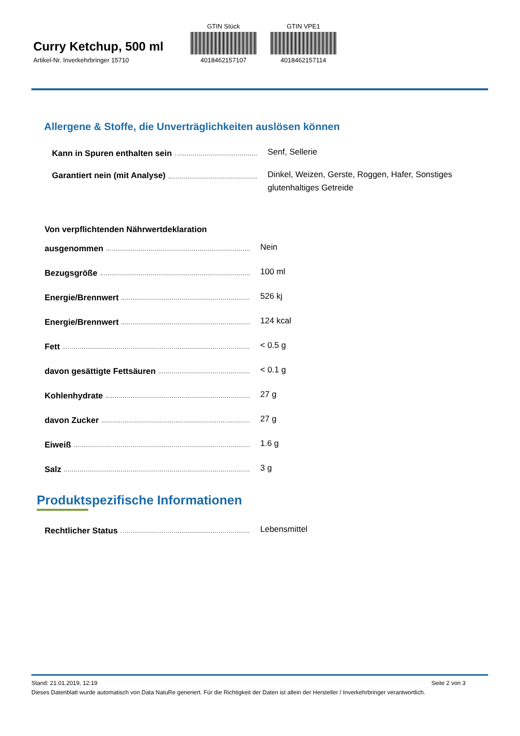Curry Ketchup, 500 ml
Artikel-Nr. Inverkehrbringer 15710
GTIN Stück
4018462157107
GTIN VPE1
4018462157114
Allergene & Stoffe, die Unverträglichkeiten auslösen können
Kann in Spuren enthalten sein
Senf, Sellerie
Garantiert nein (mit Analyse)
Dinkel, Weizen, Gerste, Roggen, Hafer, Sonstiges glutenhaltiges Getreide
Von verpflichtenden Nährwertdeklaration
ausgenommen
Nein
Bezugsgröße
100 ml
Energie/Brennwert
526 kj
Energie/Brennwert
124 kcal
Fett
< 0.5 g
davon gesättigte Fettsäuren
< 0.1 g
Kohlenhydrate
27 g
davon Zucker
27 g
Eiweiß
1.6 g
Salz
3 g
Produktspezifische Informationen
Rechtlicher Status
Lebensmittel
Stand: 21.01.2019, 12:19 Seite 2 von 3
Dieses Datenblatt wurde automatisch von Data NatuRe generiert. Für die Richtigkeit der Daten ist allein der Hersteller / Inverkehrbringer verantwortlich.